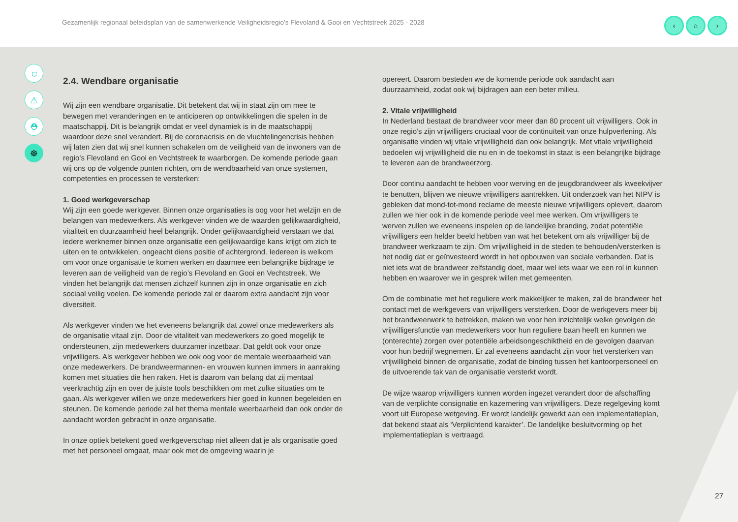Gezamenlijk regionaal beleidsplan van de samenwerkende Veiligheidsregio’s Flevoland & Gooi en Vechtstreek 2025 - 2028
‹ ⌂ ›
⛉
⚠
⛑
☸
2.4. Wendbare organisatie
Wij zijn een wendbare organisatie. Dit betekent dat wij in staat zijn om mee te bewegen met veranderingen en te anticiperen op ontwikkelingen die spelen in de maatschappij. Dit is belangrijk omdat er veel dynamiek is in de maatschappij waardoor deze snel verandert. Bij de coronacrisis en de vluchtelingencrisis hebben wij laten zien dat wij snel kunnen schakelen om de veiligheid van de inwoners van de regio’s Flevoland en Gooi en Vechtstreek te waarborgen. De komende periode gaan wij ons op de volgende punten richten, om de wendbaarheid van onze systemen, competenties en processen te versterken:
1. Goed werkgeverschap
Wij zijn een goede werkgever. Binnen onze organisaties is oog voor het welzijn en de belangen van medewerkers. Als werkgever vinden we de waarden gelijkwaardigheid, vitaliteit en duurzaamheid heel belangrijk. Onder gelijkwaardigheid verstaan we dat iedere werknemer binnen onze organisatie een gelijkwaardige kans krijgt om zich te uiten en te ontwikkelen, ongeacht diens positie of achtergrond. Iedereen is welkom om voor onze organisatie te komen werken en daarmee een belangrijke bijdrage te leveren aan de veiligheid van de regio’s Flevoland en Gooi en Vechtstreek. We vinden het belangrijk dat mensen zichzelf kunnen zijn in onze organisatie en zich sociaal veilig voelen. De komende periode zal er daarom extra aandacht zijn voor diversiteit.
Als werkgever vinden we het eveneens belangrijk dat zowel onze medewerkers als de organisatie vitaal zijn. Door de vitaliteit van medewerkers zo goed mogelijk te ondersteunen, zijn medewerkers duurzamer inzetbaar. Dat geldt ook voor onze vrijwilligers. Als werkgever hebben we ook oog voor de mentale weerbaarheid van onze medewerkers. De brandweermannen- en vrouwen kunnen immers in aanraking komen met situaties die hen raken. Het is daarom van belang dat zij mentaal veerkrachtig zijn en over de juiste tools beschikken om met zulke situaties om te gaan. Als werkgever willen we onze medewerkers hier goed in kunnen begeleiden en steunen. De komende periode zal het thema mentale weerbaarheid dan ook onder de aandacht worden gebracht in onze organisatie.
In onze optiek betekent goed werkgeverschap niet alleen dat je als organisatie goed met het personeel omgaat, maar ook met de omgeving waarin je
opereert. Daarom besteden we de komende periode ook aandacht aan duurzaamheid, zodat ook wij bijdragen aan een beter milieu.
2. Vitale vrijwilligheid
In Nederland bestaat de brandweer voor meer dan 80 procent uit vrijwilligers. Ook in onze regio’s zijn vrijwilligers cruciaal voor de continuïteit van onze hulpverlening. Als organisatie vinden wij vitale vrijwilligheid dan ook belangrijk. Met vitale vrijwilligheid bedoelen wij vrijwilligheid die nu en in de toekomst in staat is een belangrijke bijdrage te leveren aan de brandweerzorg.
Door continu aandacht te hebben voor werving en de jeugdbrandweer als kweekvijver te benutten, blijven we nieuwe vrijwilligers aantrekken. Uit onderzoek van het NIPV is gebleken dat mond-tot-mond reclame de meeste nieuwe vrijwilligers oplevert, daarom zullen we hier ook in de komende periode veel mee werken. Om vrijwilligers te werven zullen we eveneens inspelen op de landelijke branding, zodat potentiële vrijwilligers een helder beeld hebben van wat het betekent om als vrijwilliger bij de brandweer werkzaam te zijn. Om vrijwilligheid in de steden te behouden/versterken is het nodig dat er geïnvesteerd wordt in het opbouwen van sociale verbanden. Dat is niet iets wat de brandweer zelfstandig doet, maar wel iets waar we een rol in kunnen hebben en waarover we in gesprek willen met gemeenten.
Om de combinatie met het reguliere werk makkelijker te maken, zal de brandweer het contact met de werkgevers van vrijwilligers versterken. Door de werkgevers meer bij het brandweerwerk te betrekken, maken we voor hen inzichtelijk welke gevolgen de vrijwilligersfunctie van medewerkers voor hun reguliere baan heeft en kunnen we (onterechte) zorgen over potentiële arbeidsongeschiktheid en de gevolgen daarvan voor hun bedrijf wegnemen. Er zal eveneens aandacht zijn voor het versterken van vrijwilligheid binnen de organisatie, zodat de binding tussen het kantoorpersoneel en de uitvoerende tak van de organisatie versterkt wordt.
De wijze waarop vrijwilligers kunnen worden ingezet verandert door de afschaffing van de verplichte consignatie en kazernering van vrijwilligers. Deze regelgeving komt voort uit Europese wetgeving. Er wordt landelijk gewerkt aan een implementatieplan, dat bekend staat als ‘Verplichtend karakter’. De landelijke besluitvorming op het implementatieplan is vertraagd.
27